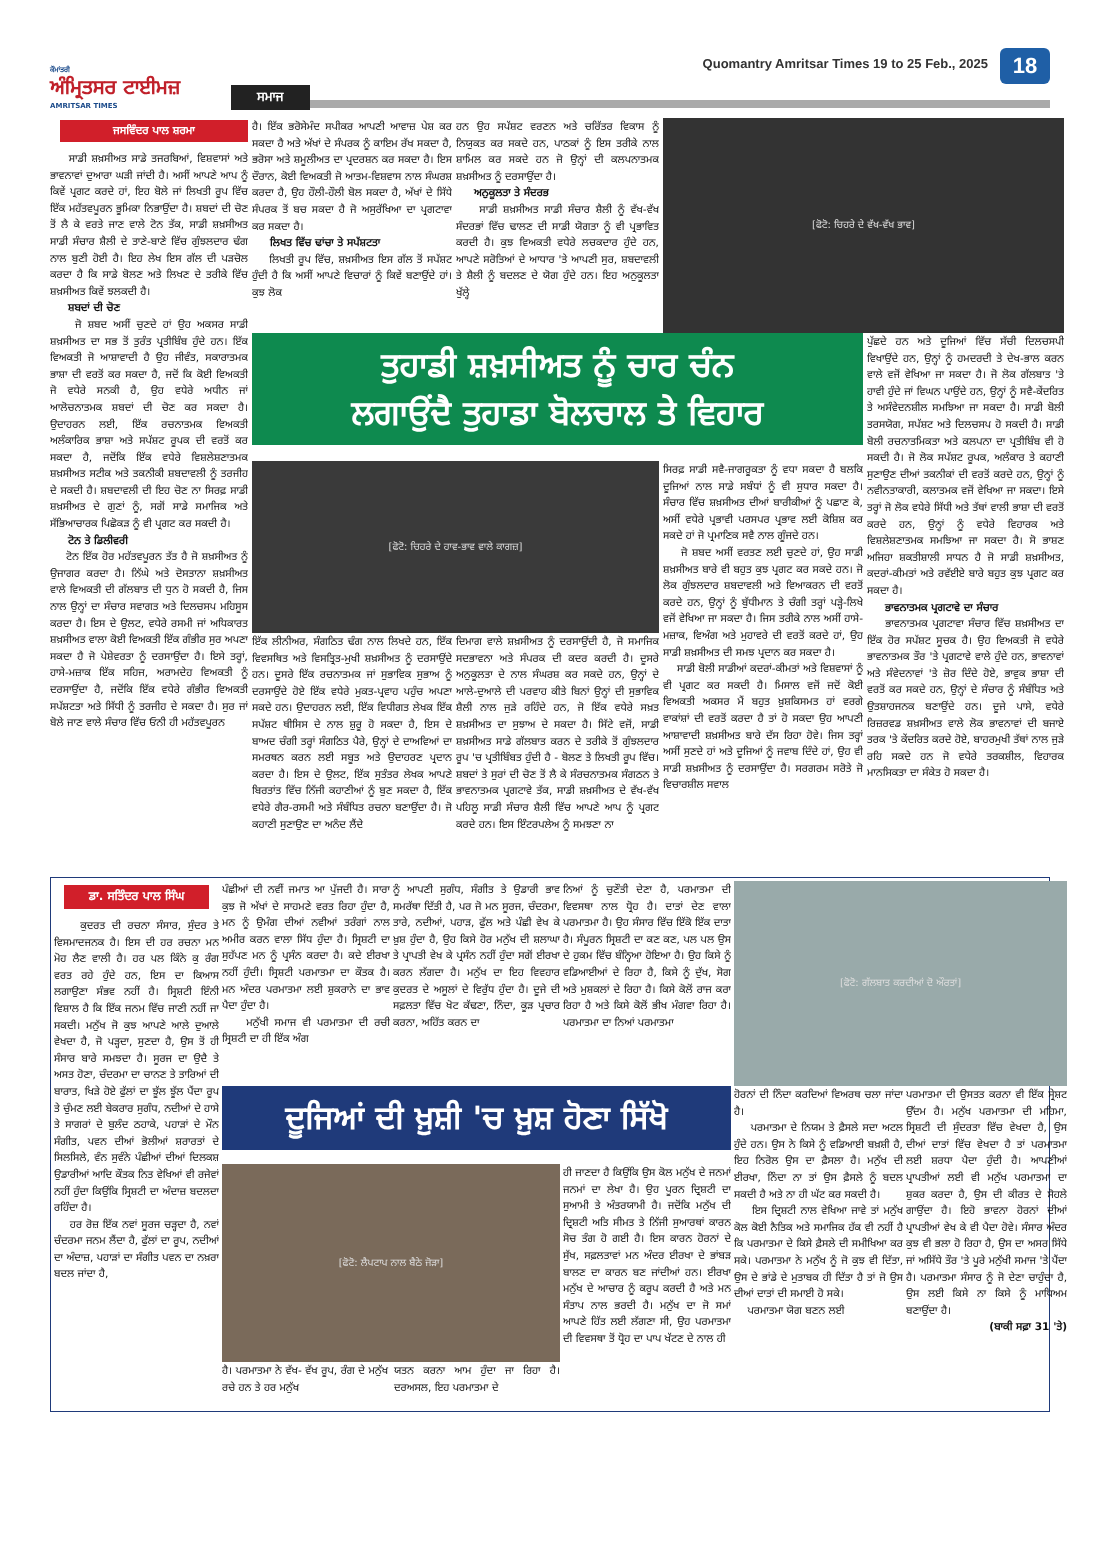ਕੌਮਾਂਤਰੀ
ਅੰਮ੍ਰਿਤਸਰ ਟਾਈਮਜ਼
AMRITSAR TIMES
ਸਮਾਜ
Quomantry Amritsar Times 19 to 25 Feb., 2025
18
ਜਸਵਿੰਦਰ ਪਾਲ ਸ਼ਰਮਾ
ਸਾਡੀ ਸ਼ਖ਼ਸੀਅਤ ਸਾਡੇ ਤਜਰਬਿਆਂ, ਵਿਸ਼ਵਾਸਾਂ ਅਤੇ ਭਾਵਨਾਵਾਂ ਦੁਆਰਾ ਘੜੀ ਜਾਂਦੀ ਹੈ। ਅਸੀਂ ਆਪਣੇ ਆਪ ਨੂੰ ਕਿਵੇਂ ਪ੍ਰਗਟ ਕਰਦੇ ਹਾਂ, ਇਹ ਬੋਲੇ ਜਾਂ ਲਿਖਤੀ ਰੂਪ ਵਿੱਚ ਇੱਕ ਮਹੱਤਵਪੂਰਨ ਭੂਮਿਕਾ ਨਿਭਾਉਂਦਾ ਹੈ। ਸ਼ਬਦਾਂ ਦੀ ਚੋਣ ਤੋਂ ਲੈ ਕੇ ਵਰਤੇ ਜਾਣ ਵਾਲੇ ਟੋਨ ਤੱਕ, ਸਾਡੀ ਸ਼ਖ਼ਸੀਅਤ ਸਾਡੀ ਸੰਚਾਰ ਸ਼ੈਲੀ ਦੇ ਤਾਣੇ-ਬਾਣੇ ਵਿੱਚ ਗੁੰਝਲਦਾਰ ਢੰਗ ਨਾਲ ਬੁਣੀ ਹੋਈ ਹੈ। ਇਹ ਲੇਖ ਇਸ ਗੱਲ ਦੀ ਪੜਚੋਲ ਕਰਦਾ ਹੈ ਕਿ ਸਾਡੇ ਬੋਲਣ ਅਤੇ ਲਿਖਣ ਦੇ ਤਰੀਕੇ ਵਿੱਚ ਸ਼ਖ਼ਸੀਅਤ ਕਿਵੇਂ ਝਲਕਦੀ ਹੈ।
ਸ਼ਬਦਾਂ ਦੀ ਚੋਣ
ਜੋ ਸ਼ਬਦ ਅਸੀਂ ਚੁਣਦੇ ਹਾਂ ਉਹ ਅਕਸਰ ਸਾਡੀ ਸ਼ਖ਼ਸੀਅਤ ਦਾ ਸਭ ਤੋਂ ਤੁਰੰਤ ਪ੍ਰਤੀਬਿੰਬ ਹੁੰਦੇ ਹਨ। ਇੱਕ ਵਿਅਕਤੀ ਜੋ ਆਸ਼ਾਵਾਦੀ ਹੈ ਉਹ ਜੀਵੰਤ, ਸਕਾਰਾਤਮਕ ਭਾਸ਼ਾ ਦੀ ਵਰਤੋਂ ਕਰ ਸਕਦਾ ਹੈ, ਜਦੋਂ ਕਿ ਕੋਈ ਵਿਅਕਤੀ ਜੋ ਵਧੇਰੇ ਸਨਕੀ ਹੈ, ਉਹ ਵਧੇਰੇ ਅਧੀਨ ਜਾਂ ਆਲੋਚਨਾਤਮਕ ਸ਼ਬਦਾਂ ਦੀ ਚੋਣ ਕਰ ਸਕਦਾ ਹੈ। ਉਦਾਹਰਨ ਲਈ, ਇੱਕ ਰਚਨਾਤਮਕ ਵਿਅਕਤੀ ਅਲੰਕਾਰਿਕ ਭਾਸ਼ਾ ਅਤੇ ਸਪੱਸ਼ਟ ਰੂਪਕ ਦੀ ਵਰਤੋਂ ਕਰ ਸਕਦਾ ਹੈ, ਜਦੋਂਕਿ ਇੱਕ ਵਧੇਰੇ ਵਿਸ਼ਲੇਸ਼ਣਾਤਮਕ ਸ਼ਖ਼ਸੀਅਤ ਸਟੀਕ ਅਤੇ ਤਕਨੀਕੀ ਸ਼ਬਦਾਵਲੀ ਨੂੰ ਤਰਜੀਹ ਦੇ ਸਕਦੀ ਹੈ। ਸ਼ਬਦਾਵਲੀ ਦੀ ਇਹ ਚੋਣ ਨਾ ਸਿਰਫ਼ ਸਾਡੀ ਸ਼ਖ਼ਸੀਅਤ ਦੇ ਗੁਣਾਂ ਨੂੰ, ਸਗੋਂ ਸਾਡੇ ਸਮਾਜਿਕ ਅਤੇ ਸੱਭਿਆਚਾਰਕ ਪਿਛੋਕੜ ਨੂੰ ਵੀ ਪ੍ਰਗਟ ਕਰ ਸਕਦੀ ਹੈ।
ਟੋਨ ਤੇ ਡਿਲੀਵਰੀ
ਟੋਨ ਇੱਕ ਹੋਰ ਮਹੱਤਵਪੂਰਨ ਤੱਤ ਹੈ ਜੋ ਸ਼ਖ਼ਸੀਅਤ ਨੂੰ ਉਜਾਗਰ ਕਰਦਾ ਹੈ। ਨਿੱਘੇ ਅਤੇ ਦੋਸਤਾਨਾ ਸ਼ਖ਼ਸੀਅਤ ਵਾਲੇ ਵਿਅਕਤੀ ਦੀ ਗੱਲਬਾਤ ਦੀ ਧੁਨ ਹੋ ਸਕਦੀ ਹੈ, ਜਿਸ ਨਾਲ ਉਨ੍ਹਾਂ ਦਾ ਸੰਚਾਰ ਸਵਾਗਤ ਅਤੇ ਦਿਲਚਸਪ ਮਹਿਸੂਸ ਕਰਦਾ ਹੈ। ਇਸ ਦੇ ਉਲਟ, ਵਧੇਰੇ ਰਸਮੀ ਜਾਂ ਅਧਿਕਾਰਤ ਸ਼ਖ਼ਸੀਅਤ ਵਾਲਾ ਕੋਈ ਵਿਅਕਤੀ ਇੱਕ ਗੰਭੀਰ ਸੁਰ ਅਪਣਾ ਸਕਦਾ ਹੈ ਜੋ ਪੇਸ਼ੇਵਰਤਾ ਨੂੰ ਦਰਸਾਉਂਦਾ ਹੈ। ਇਸੇ ਤਰ੍ਹਾਂ, ਹਾਸੇ-ਮਜ਼ਾਕ ਇੱਕ ਸਹਿਜ, ਅਰਾਮਦੇਹ ਵਿਅਕਤੀ ਨੂੰ ਦਰਸਾਉਂਦਾ ਹੈ, ਜਦੋਂਕਿ ਇੱਕ ਵਧੇਰੇ ਗੰਭੀਰ ਵਿਅਕਤੀ ਸਪੱਸ਼ਟਤਾ ਅਤੇ ਸਿੱਧੀ ਨੂੰ ਤਰਜੀਹ ਦੇ ਸਕਦਾ ਹੈ। ਸੁਰ ਜਾਂ ਬੋਲੇ ਜਾਣ ਵਾਲੇ ਸੰਚਾਰ ਵਿੱਚ ਓਨੀ ਹੀ ਮਹੱਤਵਪੂਰਨ
ਹੈ। ਇੱਕ ਭਰੋਸੇਮੰਦ ਸਪੀਕਰ ਆਪਣੀ ਆਵਾਜ਼ ਪੇਸ਼ ਕਰ ਸਕਦਾ ਹੈ ਅਤੇ ਅੱਖਾਂ ਦੇ ਸੰਪਰਕ ਨੂੰ ਕਾਇਮ ਰੱਖ ਸਕਦਾ ਹੈ, ਭਰੋਸਾ ਅਤੇ ਸ਼ਮੂਲੀਅਤ ਦਾ ਪ੍ਰਦਰਸ਼ਨ ਕਰ ਸਕਦਾ ਹੈ। ਇਸ ਦੌਰਾਨ, ਕੋਈ ਵਿਅਕਤੀ ਜੋ ਆਤਮ-ਵਿਸ਼ਵਾਸ ਨਾਲ ਸੰਘਰਸ਼ ਕਰਦਾ ਹੈ, ਉਹ ਹੌਲੀ-ਹੌਲੀ ਬੋਲ ਸਕਦਾ ਹੈ, ਅੱਖਾਂ ਦੇ ਸਿੱਧੇ ਸੰਪਰਕ ਤੋਂ ਬਚ ਸਕਦਾ ਹੈ ਜੋ ਅਸੁਰੱਖਿਆ ਦਾ ਪ੍ਰਗਟਾਵਾ ਕਰ ਸਕਦਾ ਹੈ।
ਲਿਖਤ ਵਿੱਚ ਢਾਂਚਾ ਤੇ ਸਪੱਸ਼ਟਤਾ
ਲਿਖਤੀ ਰੂਪ ਵਿੱਚ, ਸ਼ਖ਼ਸੀਅਤ ਇਸ ਗੱਲ ਤੋਂ ਸਪੱਸ਼ਟ ਹੁੰਦੀ ਹੈ ਕਿ ਅਸੀਂ ਆਪਣੇ ਵਿਚਾਰਾਂ ਨੂੰ ਕਿਵੇਂ ਬਣਾਉਂਦੇ ਹਾਂ। ਕੁਝ ਲੋਕ
ਹਨ ਉਹ ਸਪੱਸ਼ਟ ਵਰਣਨ ਅਤੇ ਚਰਿੱਤਰ ਵਿਕਾਸ ਨੂੰ ਨਿਯੁਕਤ ਕਰ ਸਕਦੇ ਹਨ, ਪਾਠਕਾਂ ਨੂੰ ਇਸ ਤਰੀਕੇ ਨਾਲ ਸ਼ਾਮਿਲ ਕਰ ਸਕਦੇ ਹਨ ਜੋ ਉਨ੍ਹਾਂ ਦੀ ਕਲਪਨਾਤਮਕ ਸ਼ਖ਼ਸੀਅਤ ਨੂੰ ਦਰਸਾਉਂਦਾ ਹੈ।
ਅਨੁਕੂਲਤਾ ਤੇ ਸੰਦਰਭ
ਸਾਡੀ ਸ਼ਖ਼ਸੀਅਤ ਸਾਡੀ ਸੰਚਾਰ ਸ਼ੈਲੀ ਨੂੰ ਵੱਖ-ਵੱਖ ਸੰਦਰਭਾਂ ਵਿੱਚ ਢਾਲਣ ਦੀ ਸਾਡੀ ਯੋਗਤਾ ਨੂੰ ਵੀ ਪ੍ਰਭਾਵਿਤ ਕਰਦੀ ਹੈ। ਕੁਝ ਵਿਅਕਤੀ ਵਧੇਰੇ ਲਚਕਦਾਰ ਹੁੰਦੇ ਹਨ, ਆਪਣੇ ਸਰੋਤਿਆਂ ਦੇ ਆਧਾਰ 'ਤੇ ਆਪਣੀ ਸੁਰ, ਸ਼ਬਦਾਵਲੀ ਤੇ ਸ਼ੈਲੀ ਨੂੰ ਬਦਲਣ ਦੇ ਯੋਗ ਹੁੰਦੇ ਹਨ। ਇਹ ਅਨੁਕੂਲਤਾ ਖੁੱਲ੍ਹੇ
[ਫੋਟੋ: ਚਿਹਰੇ ਦੇ ਵੱਖ-ਵੱਖ ਭਾਵ]
ਤੁਹਾਡੀ ਸ਼ਖ਼ਸੀਅਤ ਨੂੰ ਚਾਰ ਚੰਨ
ਲਗਾਉਂਦੈ ਤੁਹਾਡਾ ਬੋਲਚਾਲ ਤੇ ਵਿਹਾਰ
[ਫੋਟੋ: ਚਿਹਰੇ ਦੇ ਹਾਵ-ਭਾਵ ਵਾਲੇ ਕਾਗਜ਼]
ਸਿਰਫ਼ ਸਾਡੀ ਸਵੈ-ਜਾਗਰੂਕਤਾ ਨੂੰ ਵਧਾ ਸਕਦਾ ਹੈ ਬਲਕਿ ਦੂਜਿਆਂ ਨਾਲ ਸਾਡੇ ਸਬੰਧਾਂ ਨੂੰ ਵੀ ਸੁਧਾਰ ਸਕਦਾ ਹੈ। ਸੰਚਾਰ ਵਿੱਚ ਸ਼ਖ਼ਸੀਅਤ ਦੀਆਂ ਬਾਰੀਕੀਆਂ ਨੂੰ ਪਛਾਣ ਕੇ, ਅਸੀਂ ਵਧੇਰੇ ਪ੍ਰਭਾਵੀ ਪਰਸਪਰ ਪ੍ਰਭਾਵ ਲਈ ਕੋਸ਼ਿਸ਼ ਕਰ ਸਕਦੇ ਹਾਂ ਜੋ ਪ੍ਰਮਾਣਿਕ ਸਵੈ ਨਾਲ ਗੂੰਜਦੇ ਹਨ।
ਜੋ ਸ਼ਬਦ ਅਸੀਂ ਵਰਤਣ ਲਈ ਚੁਣਦੇ ਹਾਂ, ਉਹ ਸਾਡੀ ਸ਼ਖ਼ਸੀਅਤ ਬਾਰੇ ਵੀ ਬਹੁਤ ਕੁਝ ਪ੍ਰਗਟ ਕਰ ਸਕਦੇ ਹਨ। ਜੋ ਲੋਕ ਗੁੰਝਲਦਾਰ ਸ਼ਬਦਾਵਲੀ ਅਤੇ ਵਿਆਕਰਨ ਦੀ ਵਰਤੋਂ ਕਰਦੇ ਹਨ, ਉਨ੍ਹਾਂ ਨੂੰ ਬੁੱਧੀਮਾਨ ਤੇ ਚੰਗੀ ਤਰ੍ਹਾਂ ਪੜ੍ਹੇ-ਲਿਖੇ ਵਜੋਂ ਵੇਖਿਆ ਜਾ ਸਕਦਾ ਹੈ। ਜਿਸ ਤਰੀਕੇ ਨਾਲ ਅਸੀਂ ਹਾਸੇ-ਮਜ਼ਾਕ, ਵਿਅੰਗ ਅਤੇ ਮੁਹਾਵਰੇ ਦੀ ਵਰਤੋਂ ਕਰਦੇ ਹਾਂ, ਉਹ ਸਾਡੀ ਸ਼ਖ਼ਸੀਅਤ ਦੀ ਸਮਝ ਪ੍ਰਦਾਨ ਕਰ ਸਕਦਾ ਹੈ।
ਸਾਡੀ ਬੋਲੀ ਸਾਡੀਆਂ ਕਦਰਾਂ-ਕੀਮਤਾਂ ਅਤੇ ਵਿਸ਼ਵਾਸਾਂ ਨੂੰ ਵੀ ਪ੍ਰਗਟ ਕਰ ਸਕਦੀ ਹੈ। ਮਿਸਾਲ ਵਜੋਂ ਜਦੋਂ ਕੋਈ ਵਿਅਕਤੀ ਅਕਸਰ ਮੈਂ ਬਹੁਤ ਖ਼ੁਸ਼ਕਿਸਮਤ ਹਾਂ ਵਰਗੇ ਵਾਕਾਂਸ਼ਾਂ ਦੀ ਵਰਤੋਂ ਕਰਦਾ ਹੈ ਤਾਂ ਹੋ ਸਕਦਾ ਉਹ ਆਪਣੀ ਆਸ਼ਾਵਾਦੀ ਸ਼ਖ਼ਸੀਅਤ ਬਾਰੇ ਦੱਸ ਰਿਹਾ ਹੋਵੇ। ਜਿਸ ਤਰ੍ਹਾਂ ਅਸੀਂ ਸੁਣਦੇ ਹਾਂ ਅਤੇ ਦੂਜਿਆਂ ਨੂੰ ਜਵਾਬ ਦਿੰਦੇ ਹਾਂ, ਉਹ ਵੀ ਸਾਡੀ ਸ਼ਖ਼ਸੀਅਤ ਨੂੰ ਦਰਸਾਉਂਦਾ ਹੈ। ਸਰਗਰਮ ਸਰੋਤੇ ਜੋ ਵਿਚਾਰਸ਼ੀਲ ਸਵਾਲ
ਪੁੱਛਦੇ ਹਨ ਅਤੇ ਦੂਜਿਆਂ ਵਿੱਚ ਸੱਚੀ ਦਿਲਚਸਪੀ ਵਿਖਾਉਂਦੇ ਹਨ, ਉਨ੍ਹਾਂ ਨੂੰ ਹਮਦਰਦੀ ਤੇ ਦੇਖ-ਭਾਲ ਕਰਨ ਵਾਲੇ ਵਜੋਂ ਵੇਖਿਆ ਜਾ ਸਕਦਾ ਹੈ। ਜੋ ਲੋਕ ਗੱਲਬਾਤ 'ਤੇ ਹਾਵੀ ਹੁੰਦੇ ਜਾਂ ਵਿਘਨ ਪਾਉਂਦੇ ਹਨ, ਉਨ੍ਹਾਂ ਨੂੰ ਸਵੈ-ਕੇਂਦਰਿਤ ਤੇ ਅਸੰਵੇਦਨਸ਼ੀਲ ਸਮਝਿਆ ਜਾ ਸਕਦਾ ਹੈ। ਸਾਡੀ ਬੋਲੀ ਤਰਸਯੋਗ, ਸਪੱਸ਼ਟ ਅਤੇ ਦਿਲਚਸਪ ਹੋ ਸਕਦੀ ਹੈ। ਸਾਡੀ ਬੋਲੀ ਰਚਨਾਤਮਿਕਤਾ ਅਤੇ ਕਲਪਨਾ ਦਾ ਪ੍ਰਤੀਬਿੰਬ ਵੀ ਹੋ ਸਕਦੀ ਹੈ। ਜੋ ਲੋਕ ਸਪੱਸ਼ਟ ਰੂਪਕ, ਅਲੰਕਾਰ ਤੇ ਕਹਾਣੀ ਸੁਣਾਉਣ ਦੀਆਂ ਤਕਨੀਕਾਂ ਦੀ ਵਰਤੋਂ ਕਰਦੇ ਹਨ, ਉਨ੍ਹਾਂ ਨੂੰ ਨਵੀਨਤਾਕਾਰੀ, ਕਲਾਤਮਕ ਵਜੋਂ ਵੇਖਿਆ ਜਾ ਸਕਦਾ। ਇਸੇ ਤਰ੍ਹਾਂ ਜੋ ਲੋਕ ਵਧੇਰੇ ਸਿੱਧੀ ਅਤੇ ਤੱਥਾਂ ਵਾਲੀ ਭਾਸ਼ਾ ਦੀ ਵਰਤੋਂ ਕਰਦੇ ਹਨ, ਉਨ੍ਹਾਂ ਨੂੰ ਵਧੇਰੇ ਵਿਹਾਰਕ ਅਤੇ ਵਿਸ਼ਲੇਸ਼ਣਾਤਮਕ ਸਮਝਿਆ ਜਾ ਸਕਦਾ ਹੈ। ਸੋ ਭਾਸ਼ਣ ਅਜਿਹਾ ਸ਼ਕਤੀਸ਼ਾਲੀ ਸਾਧਨ ਹੈ ਜੋ ਸਾਡੀ ਸ਼ਖ਼ਸੀਅਤ, ਕਦਰਾਂ-ਕੀਮਤਾਂ ਅਤੇ ਰਵੱਈਏ ਬਾਰੇ ਬਹੁਤ ਕੁਝ ਪ੍ਰਗਟ ਕਰ ਸਕਦਾ ਹੈ।
ਭਾਵਨਾਤਮਕ ਪ੍ਰਗਟਾਵੇ ਦਾ ਸੰਚਾਰ
ਭਾਵਨਾਤਮਕ ਪ੍ਰਗਟਾਵਾ ਸੰਚਾਰ ਵਿੱਚ ਸ਼ਖ਼ਸੀਅਤ ਦਾ ਇੱਕ ਹੋਰ ਸਪੱਸ਼ਟ ਸੂਚਕ ਹੈ। ਉਹ ਵਿਅਕਤੀ ਜੋ ਵਧੇਰੇ ਭਾਵਨਾਤਮਕ ਤੌਰ 'ਤੇ ਪ੍ਰਗਟਾਵੇ ਵਾਲੇ ਹੁੰਦੇ ਹਨ, ਭਾਵਨਾਵਾਂ ਅਤੇ ਸੰਵੇਦਨਾਵਾਂ 'ਤੇ ਜ਼ੋਰ ਦਿੰਦੇ ਹੋਏ, ਭਾਵੁਕ ਭਾਸ਼ਾ ਦੀ ਵਰਤੋਂ ਕਰ ਸਕਦੇ ਹਨ, ਉਨ੍ਹਾਂ ਦੇ ਸੰਚਾਰ ਨੂੰ ਸੰਬੰਧਿਤ ਅਤੇ ਉਤਸ਼ਾਹਜਨਕ ਬਣਾਉਂਦੇ ਹਨ। ਦੂਜੇ ਪਾਸੇ, ਵਧੇਰੇ ਰਿਜ਼ਰਵਡ ਸ਼ਖ਼ਸੀਅਤ ਵਾਲੇ ਲੋਕ ਭਾਵਨਾਵਾਂ ਦੀ ਬਜਾਏ ਤਰਕ 'ਤੇ ਕੇਂਦਰਿਤ ਕਰਦੇ ਹੋਏ, ਬਾਹਰਮੁਖੀ ਤੱਥਾਂ ਨਾਲ ਜੁੜੇ ਰਹਿ ਸਕਦੇ ਹਨ ਜੋ ਵਧੇਰੇ ਤਰਕਸ਼ੀਲ, ਵਿਹਾਰਕ ਮਾਨਸਿਕਤਾ ਦਾ ਸੰਕੇਤ ਹੋ ਸਕਦਾ ਹੈ।
ਇੱਕ ਲੀਨੀਅਰ, ਸੰਗਠਿਤ ਢੰਗ ਨਾਲ ਲਿਖਦੇ ਹਨ, ਇੱਕ ਵਿਵਸਥਿਤ ਅਤੇ ਵਿਸਤ੍ਰਿਤ-ਮੁਖੀ ਸ਼ਖ਼ਸੀਅਤ ਨੂੰ ਦਰਸਾਉਂਦੇ ਹਨ। ਦੂਸਰੇ ਇੱਕ ਰਚਨਾਤਮਕ ਜਾਂ ਸੁਭਾਵਿਕ ਸੁਭਾਅ ਨੂੰ ਦਰਸਾਉਂਦੇ ਹੋਏ ਇੱਕ ਵਧੇਰੇ ਮੁਕਤ-ਪ੍ਰਵਾਹ ਪਹੁੰਚ ਅਪਣਾ ਸਕਦੇ ਹਨ। ਉਦਾਹਰਨ ਲਈ, ਇੱਕ ਵਿਧੀਗਤ ਲੇਖਕ ਇੱਕ ਸਪੱਸ਼ਟ ਥੀਸਿਸ ਦੇ ਨਾਲ ਸ਼ੁਰੂ ਹੋ ਸਕਦਾ ਹੈ, ਇਸ ਦੇ ਬਾਅਦ ਚੰਗੀ ਤਰ੍ਹਾਂ ਸੰਗਠਿਤ ਪੈਰੇ, ਉਨ੍ਹਾਂ ਦੇ ਦਾਅਵਿਆਂ ਦਾ ਸਮਰਥਨ ਕਰਨ ਲਈ ਸਬੂਤ ਅਤੇ ਉਦਾਹਰਣ ਪ੍ਰਦਾਨ ਕਰਦਾ ਹੈ। ਇਸ ਦੇ ਉਲਟ, ਇੱਕ ਸੁਤੰਤਰ ਲੇਖਕ ਆਪਣੇ ਬਿਰਤਾਂਤ ਵਿੱਚ ਨਿੱਜੀ ਕਹਾਣੀਆਂ ਨੂੰ ਬੁਣ ਸਕਦਾ ਹੈ, ਇੱਕ ਵਧੇਰੇ ਗੈਰ-ਰਸਮੀ ਅਤੇ ਸੰਬੰਧਿਤ ਰਚਨਾ ਬਣਾਉਂਦਾ ਹੈ। ਜੋ ਕਹਾਣੀ ਸੁਣਾਉਣ ਦਾ ਅਨੰਦ ਲੈਂਦੇ
ਦਿਮਾਗ ਵਾਲੇ ਸ਼ਖ਼ਸੀਅਤ ਨੂੰ ਦਰਸਾਉਂਦੀ ਹੈ, ਜੋ ਸਮਾਜਿਕ ਸਦਭਾਵਨਾ ਅਤੇ ਸੰਪਰਕ ਦੀ ਕਦਰ ਕਰਦੀ ਹੈ। ਦੂਸਰੇ ਅਨੁਕੂਲਤਾ ਦੇ ਨਾਲ ਸੰਘਰਸ਼ ਕਰ ਸਕਦੇ ਹਨ, ਉਨ੍ਹਾਂ ਦੇ ਆਲੇ-ਦੁਆਲੇ ਦੀ ਪਰਵਾਹ ਕੀਤੇ ਬਿਨਾਂ ਉਨ੍ਹਾਂ ਦੀ ਸੁਭਾਵਿਕ ਸ਼ੈਲੀ ਨਾਲ ਜੁੜੇ ਰਹਿੰਦੇ ਹਨ, ਜੋ ਇੱਕ ਵਧੇਰੇ ਸਖ਼ਤ ਸ਼ਖ਼ਸੀਅਤ ਦਾ ਸੁਝਾਅ ਦੇ ਸਕਦਾ ਹੈ। ਸਿੱਟੇ ਵਜੋਂ, ਸਾਡੀ ਸ਼ਖ਼ਸੀਅਤ ਸਾਡੇ ਗੱਲਬਾਤ ਕਰਨ ਦੇ ਤਰੀਕੇ ਤੋਂ ਗੁੰਝਲਦਾਰ ਰੂਪ 'ਚ ਪ੍ਰਤੀਬਿੰਬਤ ਹੁੰਦੀ ਹੈ - ਬੋਲਣ ਤੇ ਲਿਖਤੀ ਰੂਪ ਵਿੱਚ। ਸ਼ਬਦਾਂ ਤੇ ਸੁਰਾਂ ਦੀ ਚੋਣ ਤੋਂ ਲੈ ਕੇ ਸੰਰਚਨਾਤਮਕ ਸੰਗਠਨ ਤੇ ਭਾਵਨਾਤਮਕ ਪ੍ਰਗਟਾਵੇ ਤੱਕ, ਸਾਡੀ ਸ਼ਖ਼ਸੀਅਤ ਦੇ ਵੱਖ-ਵੱਖ ਪਹਿਲੂ ਸਾਡੀ ਸੰਚਾਰ ਸ਼ੈਲੀ ਵਿੱਚ ਆਪਣੇ ਆਪ ਨੂੰ ਪ੍ਰਗਟ ਕਰਦੇ ਹਨ। ਇਸ ਇੰਟਰਪਲੇਅ ਨੂੰ ਸਮਝਣਾ ਨਾ
ਡਾ. ਸਤਿੰਦਰ ਪਾਲ ਸਿੰਘ
ਕੁਦਰਤ ਦੀ ਰਚਨਾ ਸੰਸਾਰ, ਸੁੰਦਰ ਤੇ ਵਿਸਮਾਦਜਨਕ ਹੈ। ਇਸ ਦੀ ਹਰ ਰਚਨਾ ਮਨ ਮੋਹ ਲੈਣ ਵਾਲੀ ਹੈ। ਹਰ ਪਲ ਕਿੰਨੇ ਕੁ ਰੰਗ ਵਰਤ ਰਹੇ ਹੁੰਦੇ ਹਨ, ਇਸ ਦਾ ਕਿਆਸ ਲਗਾਉਣਾ ਸੰਭਵ ਨਹੀਂ ਹੈ। ਸ੍ਰਿਸ਼ਟੀ ਇੰਨੀ ਵਿਸ਼ਾਲ ਹੈ ਕਿ ਇੱਕ ਜਨਮ ਵਿੱਚ ਜਾਣੀ ਨਹੀਂ ਜਾ ਸਕਦੀ। ਮਨੁੱਖ ਜੋ ਕੁਝ ਆਪਣੇ ਆਲੇ ਦੁਆਲੇ ਵੇਖਦਾ ਹੈ, ਜੋ ਪੜ੍ਹਦਾ, ਸੁਣਦਾ ਹੈ, ਉਸ ਤੋਂ ਹੀ ਸੰਸਾਰ ਬਾਰੇ ਸਮਝਦਾ ਹੈ। ਸੂਰਜ ਦਾ ਉਦੈ ਤੇ ਅਸਤ ਹੋਣਾ, ਚੰਦਰਮਾ ਦਾ ਚਾਨਣ ਤੇ ਤਾਰਿਆਂ ਦੀ ਬਾਰਾਤ, ਖਿੜੇ ਹੋਏ ਫੁੱਲਾਂ ਦਾ ਝੂੱਲ ਝੂੱਲ ਪੈਂਦਾ ਰੂਪ ਤੇ ਚੁੰਮਣ ਲਈ ਬੇਕਰਾਰ ਸੁਗੰਧ, ਨਦੀਆਂ ਦੇ ਹਾਸੇ ਤੇ ਸਾਗਰਾਂ ਦੇ ਬੁਲੰਦ ਠਹਾਕੇ, ਪਹਾੜਾਂ ਦੇ ਮੌਨ ਸੰਗੀਤ, ਪਵਨ ਦੀਆਂ ਭੋਲੀਆਂ ਸ਼ਰਾਰਤਾਂ ਦੇ ਸਿਲਸਿਲੇ, ਵੰਨ ਸੁਵੰਨੇ ਪੰਛੀਆਂ ਦੀਆਂ ਦਿਲਕਸ਼ ਉਡਾਰੀਆਂ ਆਦਿ ਕੌਤਕ ਨਿਤ ਵੇਖਿਆਂ ਵੀ ਰਜੇਵਾਂ ਨਹੀਂ ਹੁੰਦਾ ਕਿਉਂਕਿ ਸ੍ਰਿਸ਼ਟੀ ਦਾ ਅੰਦਾਜ਼ ਬਦਲਦਾ ਰਹਿੰਦਾ ਹੈ।
ਹਰ ਰੋਜ਼ ਇੱਕ ਨਵਾਂ ਸੂਰਜ ਚੜ੍ਹਦਾ ਹੈ, ਨਵਾਂ ਚੰਦਰਮਾ ਜਨਮ ਲੈਂਦਾ ਹੈ, ਫੁੱਲਾਂ ਦਾ ਰੂਪ, ਨਦੀਆਂ ਦਾ ਅੰਦਾਜ਼, ਪਹਾੜਾਂ ਦਾ ਸੰਗੀਤ ਪਵਨ ਦਾ ਨਖ਼ਰਾ ਬਦਲ ਜਾਂਦਾ ਹੈ,
ਪੰਛੀਆਂ ਦੀ ਨਵੀਂ ਜਮਾਤ ਆ ਪੁੱਜਦੀ ਹੈ। ਸਾਰਾ ਕੁਝ ਜੋ ਅੱਖਾਂ ਦੇ ਸਾਹਮਣੇ ਵਰਤ ਰਿਹਾ ਹੁੰਦਾ ਹੈ, ਮਨ ਨੂੰ ਉਮੰਗ ਦੀਆਂ ਨਵੀਆਂ ਤਰੰਗਾਂ ਨਾਲ ਅਮੀਰ ਕਰਨ ਵਾਲਾ ਸਿੱਧ ਹੁੰਦਾ ਹੈ। ਸ੍ਰਿਸ਼ਟੀ ਦਾ ਸੁਹੱਪਣ ਮਨ ਨੂੰ ਪ੍ਰਸੰਨ ਕਰਦਾ ਹੈ। ਕਦੇ ਈਰਖਾ ਨਹੀਂ ਹੁੰਦੀ। ਸ੍ਰਿਸ਼ਟੀ ਪਰਮਾਤਮਾ ਦਾ ਕੌਤਕ ਹੈ। ਮਨ ਅੰਦਰ ਪਰਮਾਤਮਾ ਲਈ ਸ਼ੁਕਰਾਨੇ ਦਾ ਭਾਵ ਪੈਦਾ ਹੁੰਦਾ ਹੈ।
ਮਨੁੱਖੀ ਸਮਾਜ ਵੀ ਪਰਮਾਤਮਾ ਦੀ ਰਚੀ ਸ੍ਰਿਸ਼ਟੀ ਦਾ ਹੀ ਇੱਕ ਅੰਗ
ਨੂੰ ਆਪਣੀ ਸੁਗੰਧ, ਸੰਗੀਤ ਤੇ ਉਡਾਰੀ ਭਾਵ ਸਮਰੱਥਾ ਦਿੱਤੀ ਹੈ, ਪਰ ਜੋ ਮਨ ਸੂਰਜ, ਚੰਦਰਮਾ, ਤਾਰੇ, ਨਦੀਆਂ, ਪਹਾੜ, ਫੁੱਲ ਅਤੇ ਪੰਛੀ ਵੇਖ ਕੇ ਖ਼ੁਸ਼ ਹੁੰਦਾ ਹੈ, ਉਹ ਕਿਸੇ ਹੋਰ ਮਨੁੱਖ ਦੀ ਸ਼ਲਾਘਾ ਤੇ ਪ੍ਰਾਪਤੀ ਵੇਖ ਕੇ ਪ੍ਰਸੰਨ ਨਹੀਂ ਹੁੰਦਾ ਸਗੋਂ ਈਰਖਾ ਕਰਨ ਲੱਗਦਾ ਹੈ। ਮਨੁੱਖ ਦਾ ਇਹ ਵਿਵਹਾਰ ਕੁਦਰਤ ਦੇ ਅਸੂਲਾਂ ਦੇ ਵਿਰੁੱਧ ਹੁੰਦਾ ਹੈ। ਦੂਜੇ ਦੀ ਸਫ਼ਲਤਾ ਵਿੱਚ ਖੋਟ ਕੱਢਣਾ, ਨਿੰਦਾ, ਕੂੜ ਪ੍ਰਚਾਰ ਕਰਨਾ, ਅਹਿੱਤ ਕਰਨ ਦਾ
ਨਿਆਂ ਨੂੰ ਚੁਣੌਤੀ ਦੇਣਾ ਹੈ, ਪਰਮਾਤਮਾ ਦੀ ਵਿਵਸਥਾ ਨਾਲ ਧ੍ਰੋਹ ਹੈ। ਦਾਤਾਂ ਦੇਣ ਵਾਲਾ ਪਰਮਾਤਮਾ ਹੈ। ਉਹ ਸੰਸਾਰ ਵਿੱਚ ਇੱਕੋ ਇੱਕ ਦਾਤਾ ਹੈ। ਸੰਪੂਰਨ ਸ੍ਰਿਸ਼ਟੀ ਦਾ ਕਣ ਕਣ, ਪਲ ਪਲ ਉਸ ਦੇ ਹੁਕਮ ਵਿੱਚ ਬੰਨ੍ਹਿਆ ਹੋਇਆ ਹੈ। ਉਹ ਕਿਸੇ ਨੂੰ ਵਡਿਆਈਆਂ ਦੇ ਰਿਹਾ ਹੈ, ਕਿਸੇ ਨੂੰ ਦੁੱਖ, ਸੋਗ ਅਤੇ ਮੁਸ਼ਕਲਾਂ ਦੇ ਰਿਹਾ ਹੈ। ਕਿਸੇ ਕੋਲੋਂ ਰਾਜ ਕਰਾ ਰਿਹਾ ਹੈ ਅਤੇ ਕਿਸੇ ਕੋਲੋਂ ਭੀਖ ਮੰਗਵਾ ਰਿਹਾ ਹੈ। ਪਰਮਾਤਮਾ ਦਾ ਨਿਆਂ ਪਰਮਾਤਮਾ
[ਫੋਟੋ: ਗੱਲਬਾਤ ਕਰਦੀਆਂ ਦੋ ਔਰਤਾਂ]
ਦੂਜਿਆਂ ਦੀ ਖ਼ੁਸ਼ੀ 'ਚ ਖ਼ੁਸ਼ ਹੋਣਾ ਸਿੱਖੋ
[ਫੋਟੋ: ਲੈਪਟਾਪ ਨਾਲ ਬੈਠੇ ਜੋੜਾ]
ਹੈ। ਪਰਮਾਤਮਾ ਨੇ ਵੱਖ- ਵੱਖ ਰੂਪ, ਰੰਗ ਦੇ ਮਨੁੱਖ ਰਚੇ ਹਨ ਤੇ ਹਰ ਮਨੁੱਖ
ਯਤਨ ਕਰਨਾ ਆਮ ਹੁੰਦਾ ਜਾ ਰਿਹਾ ਹੈ। ਦਰਅਸਲ, ਇਹ ਪਰਮਾਤਮਾ ਦੇ
ਹੀ ਜਾਣਦਾ ਹੈ ਕਿਉਂਕਿ ਉਸ ਕੋਲ ਮਨੁੱਖ ਦੇ ਜਨਮਾਂ ਜਨਮਾਂ ਦਾ ਲੇਖਾ ਹੈ। ਉਹ ਪੂਰਨ ਦ੍ਰਿਸ਼ਟੀ ਦਾ ਸੁਆਮੀ ਤੇ ਅੰਤਰਯਾਮੀ ਹੈ। ਜਦੋਂਕਿ ਮਨੁੱਖ ਦੀ ਦ੍ਰਿਸ਼ਟੀ ਅਤਿ ਸੀਮਤ ਤੇ ਨਿੱਜੀ ਸੁਆਰਥਾਂ ਕਾਰਨ ਸੋਚ ਤੰਗ ਹੋ ਗਈ ਹੈ। ਇਸ ਕਾਰਨ ਹੋਰਨਾਂ ਦੇ ਸੁੱਖ, ਸਫ਼ਲਤਾਵਾਂ ਮਨ ਅੰਦਰ ਈਰਖਾ ਦੇ ਭਾਂਬੜ ਬਾਲਣ ਦਾ ਕਾਰਨ ਬਣ ਜਾਂਦੀਆਂ ਹਨ। ਈਰਖਾ ਮਨੁੱਖ ਦੇ ਆਚਾਰ ਨੂੰ ਕਰੂਪ ਕਰਦੀ ਹੈ ਅਤੇ ਮਨ ਸੰਤਾਪ ਨਾਲ ਭਰਦੀ ਹੈ। ਮਨੁੱਖ ਦਾ ਜੋ ਸਮਾਂ ਆਪਣੇ ਹਿੱਤ ਲਈ ਲੱਗਣਾ ਸੀ, ਉਹ ਪਰਮਾਤਮਾ ਦੀ ਵਿਵਸਥਾ ਤੋਂ ਧ੍ਰੋਹ ਦਾ ਪਾਪ ਖੱਟਣ ਦੇ ਨਾਲ ਹੀ
ਹੋਰਨਾਂ ਦੀ ਨਿੰਦਾ ਕਰਦਿਆਂ ਵਿਅਰਥ ਚਲਾ ਜਾਂਦਾ ਹੈ।
ਪਰਮਾਤਮਾ ਦੇ ਨਿਯਮ ਤੇ ਫ਼ੈਸਲੇ ਸਦਾ ਅਟਲ ਹੁੰਦੇ ਹਨ। ਉਸ ਨੇ ਕਿਸੇ ਨੂੰ ਵਡਿਆਈ ਬਖ਼ਸ਼ੀ ਹੈ, ਇਹ ਨਿਰੋਲ ਉਸ ਦਾ ਫ਼ੈਸਲਾ ਹੈ। ਮਨੁੱਖ ਦੀ ਈਰਖਾ, ਨਿੰਦਾ ਨਾ ਤਾਂ ਉਸ ਫ਼ੈਸਲੇ ਨੂੰ ਬਦਲ ਸਕਦੀ ਹੈ ਅਤੇ ਨਾ ਹੀ ਘੱਟ ਕਰ ਸਕਦੀ ਹੈ।
ਇਸ ਦ੍ਰਿਸ਼ਟੀ ਨਾਲ ਵੇਖਿਆ ਜਾਵੇ ਤਾਂ ਮਨੁੱਖ ਕੋਲ ਕੋਈ ਨੈਤਿਕ ਅਤੇ ਸਮਾਜਿਕ ਹੱਕ ਵੀ ਨਹੀਂ ਹੈ ਕਿ ਪਰਮਾਤਮਾ ਦੇ ਕਿਸੇ ਫ਼ੈਸਲੇ ਦੀ ਸਮੀਖਿਆ ਕਰ ਸਕੇ। ਪਰਮਾਤਮਾ ਨੇ ਮਨੁੱਖ ਨੂੰ ਜੋ ਕੁਝ ਵੀ ਦਿੱਤਾ, ਉਸ ਦੇ ਭਾਂਡੇ ਦੇ ਮੁਤਾਬਕ ਹੀ ਦਿੱਤਾ ਹੈ ਤਾਂ ਜੋ ਉਸ ਦੀਆਂ ਦਾਤਾਂ ਦੀ ਸਮਾਈ ਹੋ ਸਕੇ।
ਪਰਮਾਤਮਾ ਯੋਗ ਬਣਨ ਲਈ
ਪਰਮਾਤਮਾ ਦੀ ਉਸਤਤ ਕਰਨਾ ਵੀ ਇੱਕ ਸ੍ਰੇਸ਼ਟ ਉੱਦਮ ਹੈ। ਮਨੁੱਖ ਪਰਮਾਤਮਾ ਦੀ ਮਹਿਮਾ, ਸ੍ਰਿਸ਼ਟੀ ਦੀ ਸੁੰਦਰਤਾ ਵਿੱਚ ਵੇਖਦਾ ਹੈ, ਉਸ ਦੀਆਂ ਦਾਤਾਂ ਵਿੱਚ ਵੇਖਦਾ ਹੈ ਤਾਂ ਪਰਮਾਤਮਾ ਲਈ ਸ਼ਰਧਾ ਪੈਦਾ ਹੁੰਦੀ ਹੈ। ਆਪਣੀਆਂ ਪ੍ਰਾਪਤੀਆਂ ਲਈ ਵੀ ਮਨੁੱਖ ਪਰਮਾਤਮਾ ਦਾ ਸ਼ੁਕਰ ਕਰਦਾ ਹੈ, ਉਸ ਦੀ ਕੀਰਤ ਦੇ ਸੋਹਲੇ ਗਾਉਂਦਾ ਹੈ। ਇਹੋ ਭਾਵਨਾ ਹੋਰਨਾਂ ਦੀਆਂ ਪ੍ਰਾਪਤੀਆਂ ਵੇਖ ਕੇ ਵੀ ਪੈਦਾ ਹੋਵੇ। ਸੰਸਾਰ ਅੰਦਰ ਕੁਝ ਵੀ ਭਲਾ ਹੋ ਰਿਹਾ ਹੈ, ਉਸ ਦਾ ਅਸਰ ਸਿੱਧੇ ਜਾਂ ਅਸਿੱਧੇ ਤੌਰ 'ਤੇ ਪੂਰੇ ਮਨੁੱਖੀ ਸਮਾਜ 'ਤੇ ਪੈਂਦਾ ਹੈ। ਪਰਮਾਤਮਾ ਸੰਸਾਰ ਨੂੰ ਜੋ ਦੇਣਾ ਚਾਹੁੰਦਾ ਹੈ, ਉਸ ਲਈ ਕਿਸੇ ਨਾ ਕਿਸੇ ਨੂੰ ਮਾਧਿਅਮ ਬਣਾਉਂਦਾ ਹੈ।
(ਬਾਕੀ ਸਫ਼ਾ 31 'ਤੇ)